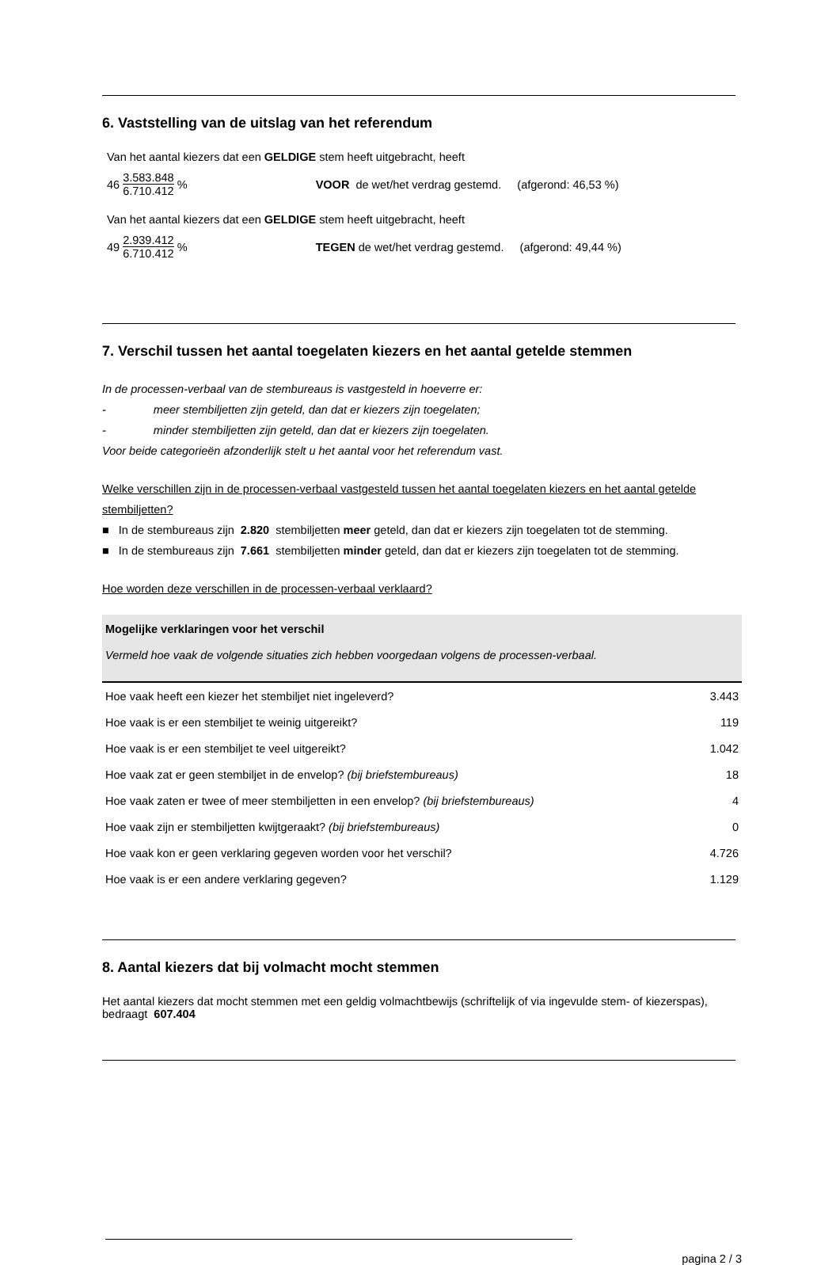6. Vaststelling van de uitslag van het referendum
Van het aantal kiezers dat een GELDIGE stem heeft uitgebracht, heeft
46 3.583.848 6.710.412% VOOR de wet/het verdrag gestemd. (afgerond: 46,53 %)
Van het aantal kiezers dat een GELDIGE stem heeft uitgebracht, heeft
49 2.939.412 6.710.412% TEGEN de wet/het verdrag gestemd. (afgerond: 49,44 %)
7. Verschil tussen het aantal toegelaten kiezers en het aantal getelde stemmen
In de processen-verbaal van de stembureaus is vastgesteld in hoeverre er:
- meer stembiljetten zijn geteld, dan dat er kiezers zijn toegelaten;
- minder stembiljetten zijn geteld, dan dat er kiezers zijn toegelaten.
Voor beide categorieën afzonderlijk stelt u het aantal voor het referendum vast.
Welke verschillen zijn in de processen-verbaal vastgesteld tussen het aantal toegelaten kiezers en het aantal getelde stembiljetten?
■ In de stembureaus zijn 2.820 stembiljetten meer geteld, dan dat er kiezers zijn toegelaten tot de stemming.
■ In de stembureaus zijn 7.661 stembiljetten minder geteld, dan dat er kiezers zijn toegelaten tot de stemming.
Hoe worden deze verschillen in de processen-verbaal verklaard?
Mogelijke verklaringen voor het verschil
Vermeld hoe vaak de volgende situaties zich hebben voorgedaan volgens de processen-verbaal.
| Hoe vaak heeft een kiezer het stembiljet niet ingeleverd? | 3.443 |
| Hoe vaak is er een stembiljet te weinig uitgereikt? | 119 |
| Hoe vaak is er een stembiljet te veel uitgereikt? | 1.042 |
| Hoe vaak zat er geen stembiljet in de envelop? (bij briefstembureaus) | 18 |
| Hoe vaak zaten er twee of meer stembiljetten in een envelop? (bij briefstembureaus) | 4 |
| Hoe vaak zijn er stembiljetten kwijtgeraakt? (bij briefstembureaus) | 0 |
| Hoe vaak kon er geen verklaring gegeven worden voor het verschil? | 4.726 |
| Hoe vaak is er een andere verklaring gegeven? | 1.129 |
8. Aantal kiezers dat bij volmacht mocht stemmen
Het aantal kiezers dat mocht stemmen met een geldig volmachtbewijs (schriftelijk of via ingevulde stem- of kiezerspas), bedraagt 607.404
pagina 2 / 3